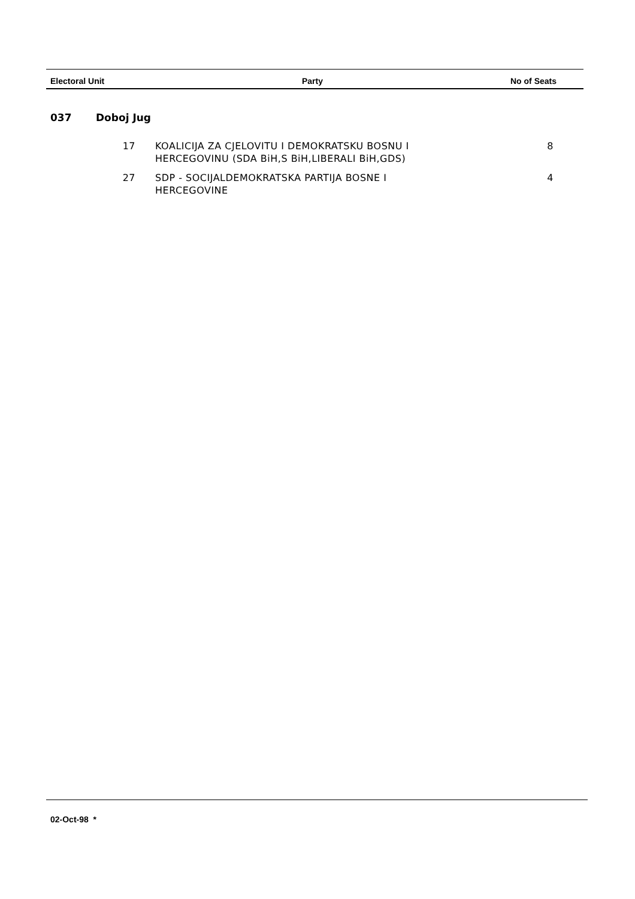| Electoral Unit | Party | No of Seats |
| --- | --- | --- |
037 Doboj Jug
| 17 | KOALICIJA ZA CJELOVITU I DEMOKRATSKU BOSNU I HERCEGOVINU (SDA BiH,S BiH,LIBERALI BiH,GDS) | 8 |
| 27 | SDP - SOCIJALDEMOKRATSKA PARTIJA BOSNE I HERCEGOVINE | 4 |
02-Oct-98 *